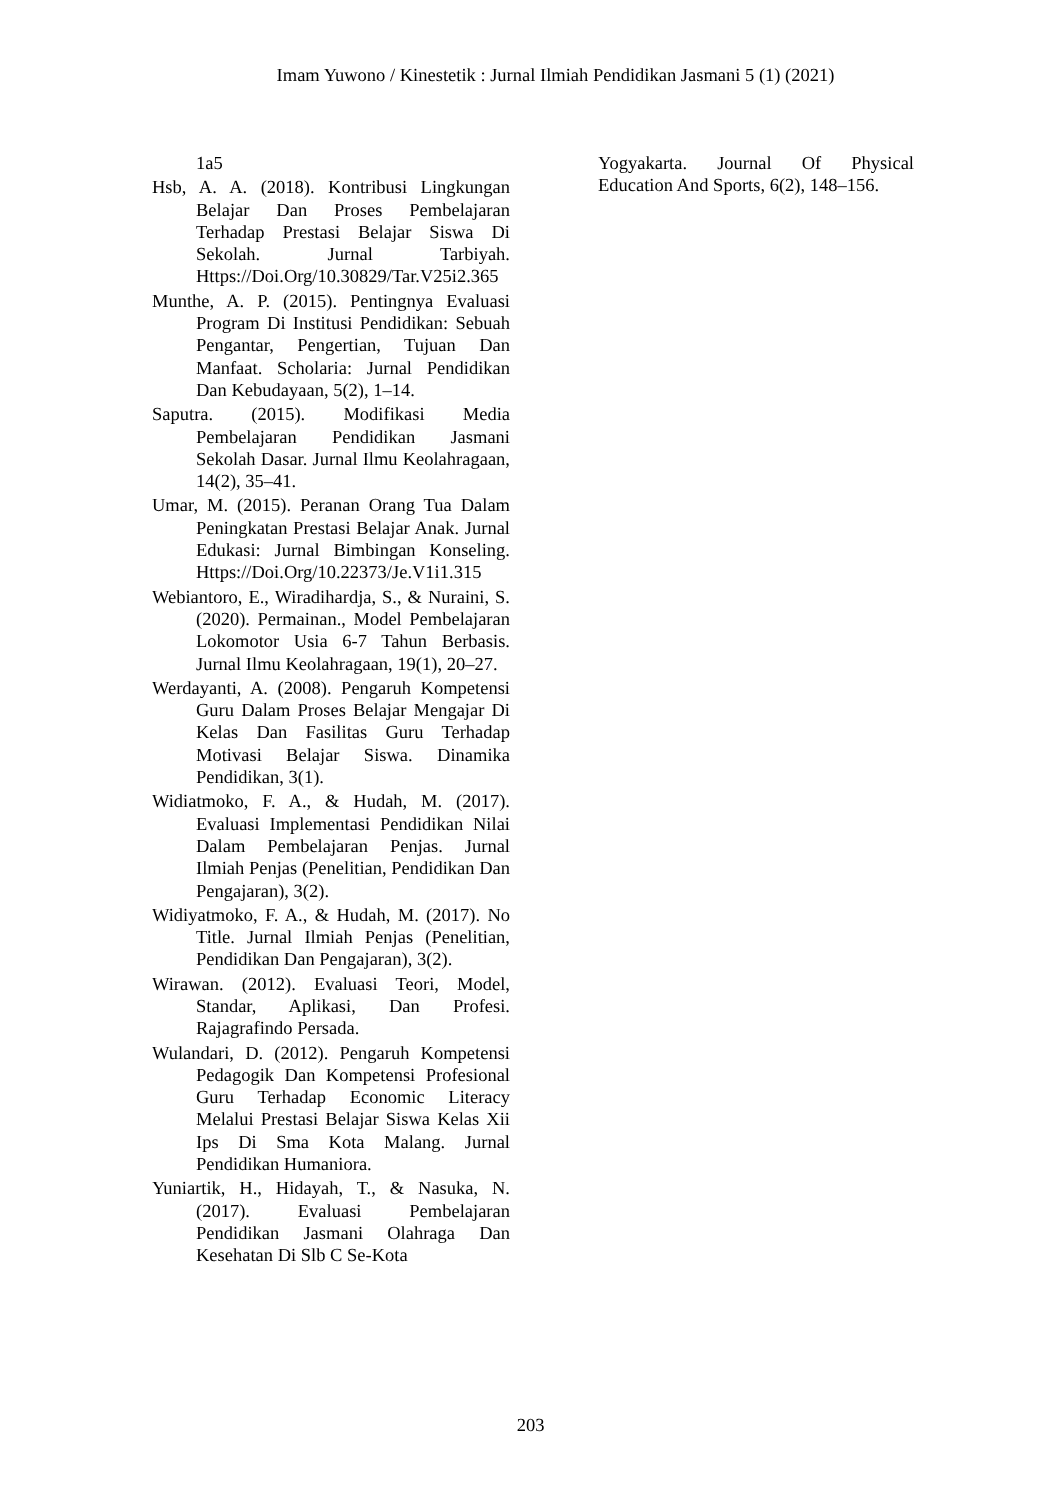Imam Yuwono / Kinestetik : Jurnal Ilmiah Pendidikan Jasmani 5 (1) (2021)
1a5
Hsb, A. A. (2018). Kontribusi Lingkungan Belajar Dan Proses Pembelajaran Terhadap Prestasi Belajar Siswa Di Sekolah. Jurnal Tarbiyah. Https://Doi.Org/10.30829/Tar.V25i2.365
Munthe, A. P. (2015). Pentingnya Evaluasi Program Di Institusi Pendidikan: Sebuah Pengantar, Pengertian, Tujuan Dan Manfaat. Scholaria: Jurnal Pendidikan Dan Kebudayaan, 5(2), 1–14.
Saputra. (2015). Modifikasi Media Pembelajaran Pendidikan Jasmani Sekolah Dasar. Jurnal Ilmu Keolahragaan, 14(2), 35–41.
Umar, M. (2015). Peranan Orang Tua Dalam Peningkatan Prestasi Belajar Anak. Jurnal Edukasi: Jurnal Bimbingan Konseling. Https://Doi.Org/10.22373/Je.V1i1.315
Webiantoro, E., Wiradihardja, S., & Nuraini, S. (2020). Permainan., Model Pembelajaran Lokomotor Usia 6-7 Tahun Berbasis. Jurnal Ilmu Keolahragaan, 19(1), 20–27.
Werdayanti, A. (2008). Pengaruh Kompetensi Guru Dalam Proses Belajar Mengajar Di Kelas Dan Fasilitas Guru Terhadap Motivasi Belajar Siswa. Dinamika Pendidikan, 3(1).
Widiatmoko, F. A., & Hudah, M. (2017). Evaluasi Implementasi Pendidikan Nilai Dalam Pembelajaran Penjas. Jurnal Ilmiah Penjas (Penelitian, Pendidikan Dan Pengajaran), 3(2).
Widiyatmoko, F. A., & Hudah, M. (2017). No Title. Jurnal Ilmiah Penjas (Penelitian, Pendidikan Dan Pengajaran), 3(2).
Wirawan. (2012). Evaluasi Teori, Model, Standar, Aplikasi, Dan Profesi. Rajagrafindo Persada.
Wulandari, D. (2012). Pengaruh Kompetensi Pedagogik Dan Kompetensi Profesional Guru Terhadap Economic Literacy Melalui Prestasi Belajar Siswa Kelas Xii Ips Di Sma Kota Malang. Jurnal Pendidikan Humaniora.
Yuniartik, H., Hidayah, T., & Nasuka, N. (2017). Evaluasi Pembelajaran Pendidikan Jasmani Olahraga Dan Kesehatan Di Slb C Se-Kota
Yogyakarta. Journal Of Physical Education And Sports, 6(2), 148–156.
203